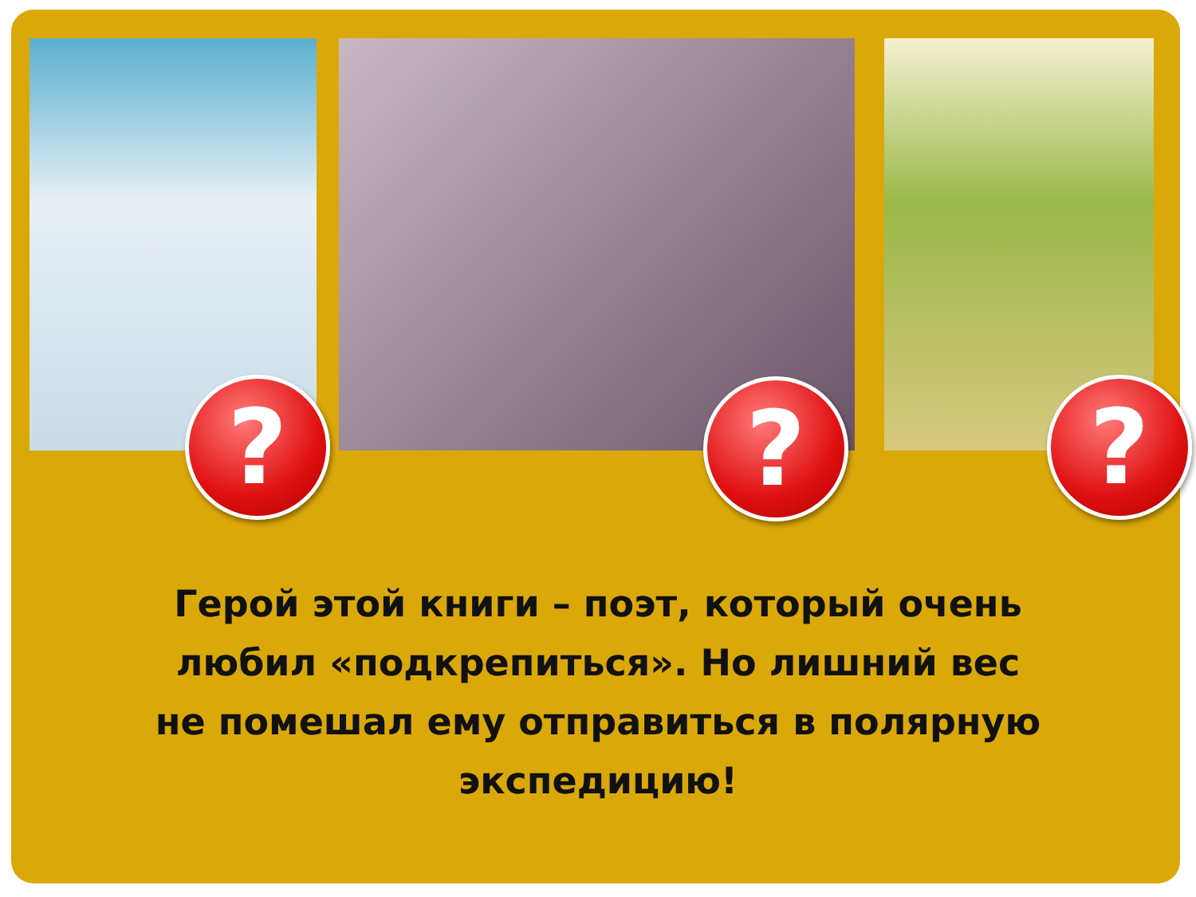? ? ?
Герой этой книги – поэт, который очень
любил «подкрепиться». Но лишний вес
не помешал ему отправиться в полярную
экспедицию!